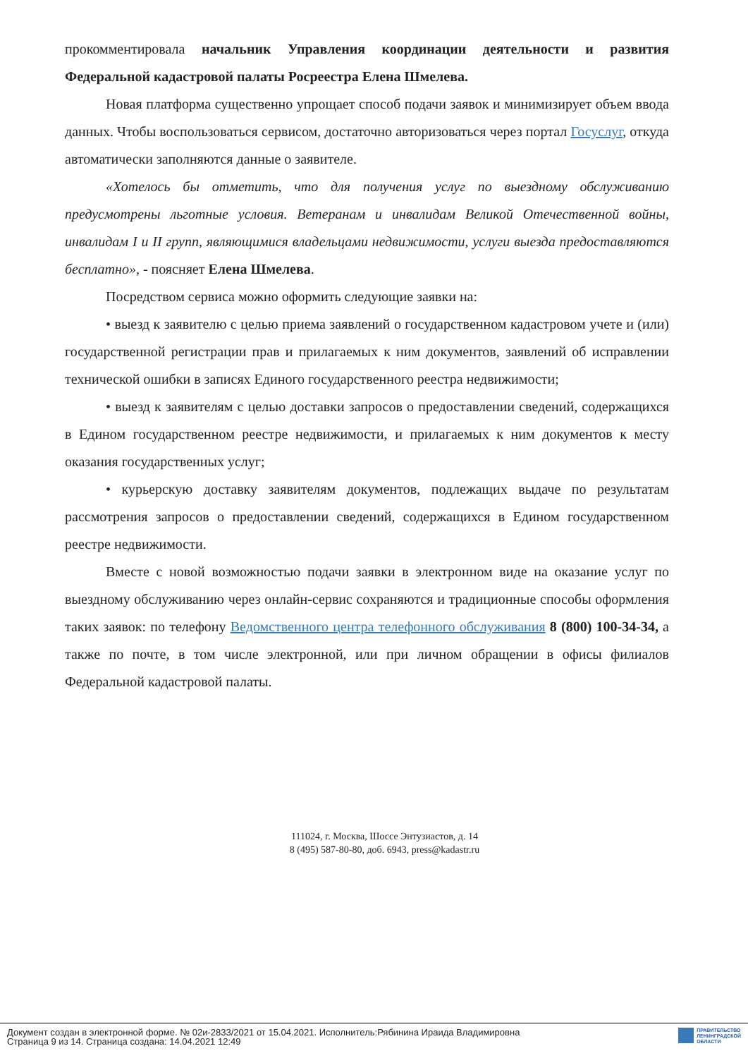прокомментировала начальник Управления координации деятельности и развития Федеральной кадастровой палаты Росреестра Елена Шмелева.
Новая платформа существенно упрощает способ подачи заявок и минимизирует объем ввода данных. Чтобы воспользоваться сервисом, достаточно авторизоваться через портал Госуслуг, откуда автоматически заполняются данные о заявителе.
«Хотелось бы отметить, что для получения услуг по выездному обслуживанию предусмотрены льготные условия. Ветеранам и инвалидам Великой Отечественной войны, инвалидам I и II групп, являющимися владельцами недвижимости, услуги выезда предоставляются бесплатно», - поясняет Елена Шмелева.
Посредством сервиса можно оформить следующие заявки на:
• выезд к заявителю с целью приема заявлений о государственном кадастровом учете и (или) государственной регистрации прав и прилагаемых к ним документов, заявлений об исправлении технической ошибки в записях Единого государственного реестра недвижимости;
• выезд к заявителям с целью доставки запросов о предоставлении сведений, содержащихся в Едином государственном реестре недвижимости, и прилагаемых к ним документов к месту оказания государственных услуг;
• курьерскую доставку заявителям документов, подлежащих выдаче по результатам рассмотрения запросов о предоставлении сведений, содержащихся в Едином государственном реестре недвижимости.
Вместе с новой возможностью подачи заявки в электронном виде на оказание услуг по выездному обслуживанию через онлайн-сервис сохраняются и традиционные способы оформления таких заявок: по телефону Ведомственного центра телефонного обслуживания 8 (800) 100-34-34, а также по почте, в том числе электронной, или при личном обращении в офисы филиалов Федеральной кадастровой палаты.
111024, г. Москва, Шоссе Энтузиастов, д. 14
8 (495) 587-80-80, доб. 6943, press@kadastr.ru
Документ создан в электронной форме. № 02и-2833/2021 от 15.04.2021. Исполнитель:Рябинина Ираида Владимировна
Страница 9 из 14. Страница создана: 14.04.2021 12:49
ПРАВИТЕЛЬСТВО
ЛЕНИНГРАДСКОЙ
ОБЛАСТИ